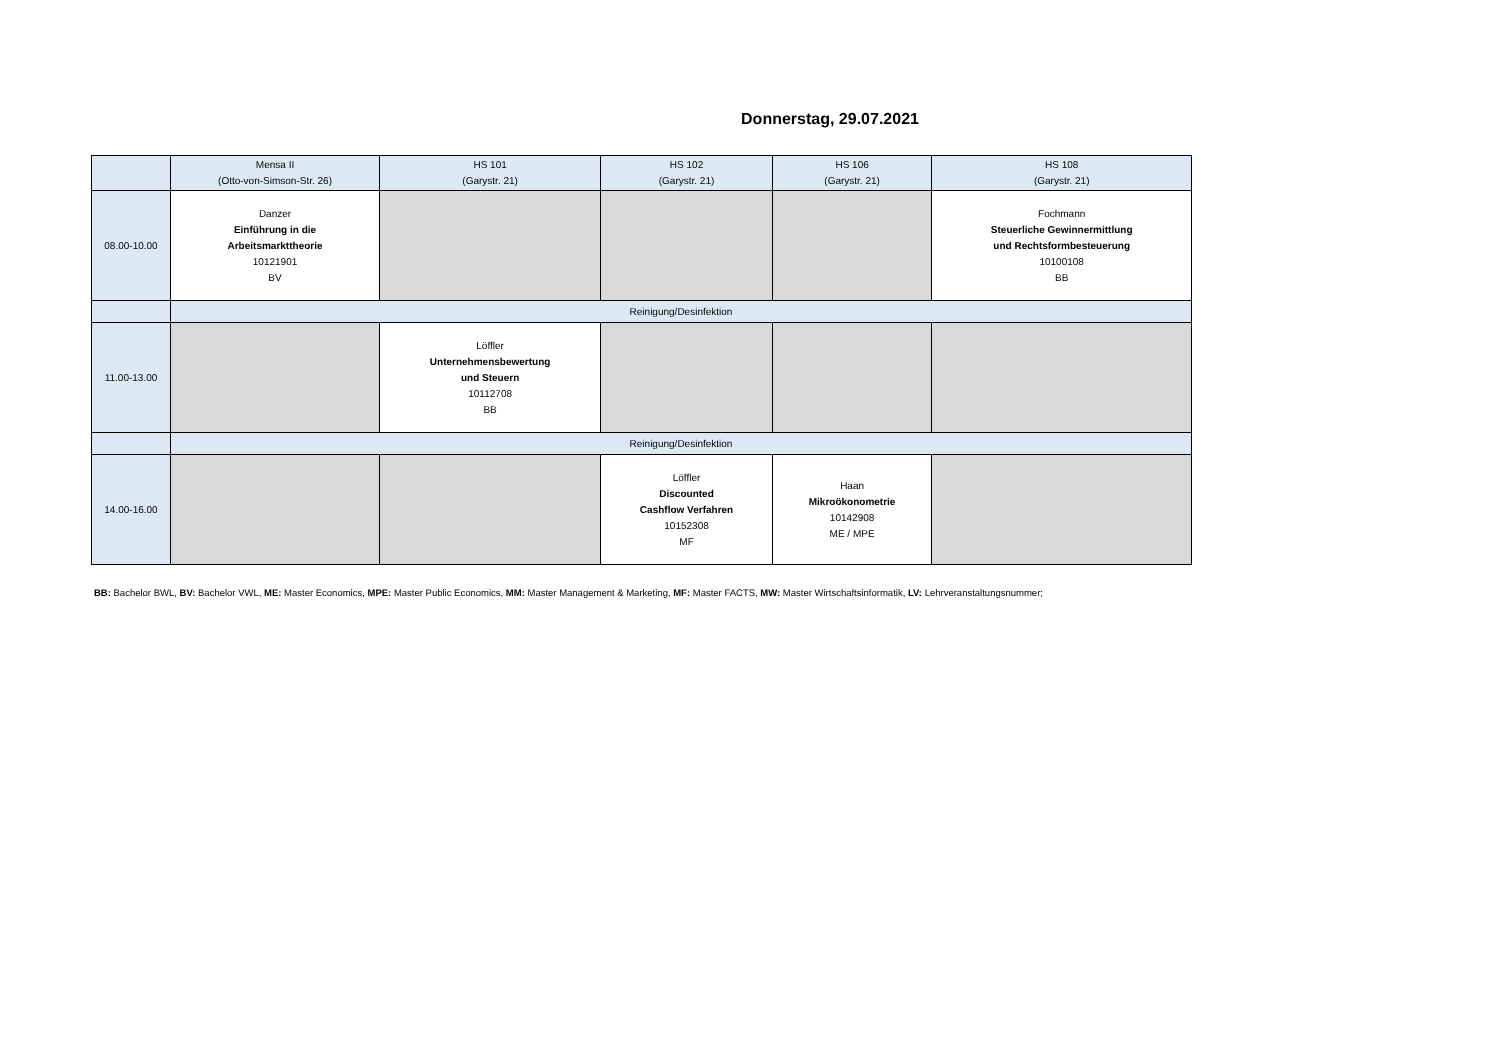Donnerstag, 29.07.2021
| | Mensa II (Otto-von-Simson-Str. 26) | HS 101 (Garystr. 21) | HS 102 (Garystr. 21) | HS 106 (Garystr. 21) | HS 108 (Garystr. 21) |
| --- | --- | --- | --- | --- | --- |
| 08.00-10.00 | Danzer Einführung in die Arbeitsmarkttheorie 10121901 BV | | | | Fochmann Steuerliche Gewinnermittlung und Rechtsformbesteuerung 10100108 BB |
| | Reinigung/Desinfektion | | | | |
| 11.00-13.00 | | Löffler Unternehmensbewertung und Steuern 10112708 BB | | | |
| | Reinigung/Desinfektion | | | | |
| 14.00-16.00 | | | Löffler Discounted Cashflow Verfahren 10152308 MF | Haan Mikroökonometrie 10142908 ME / MPE | |
BB: Bachelor BWL, BV: Bachelor VWL, ME: Master Economics, MPE: Master Public Economics, MM: Master Management & Marketing, MF: Master FACTS, MW: Master Wirtschaftsinformatik, LV: Lehrveranstaltungsnummer;